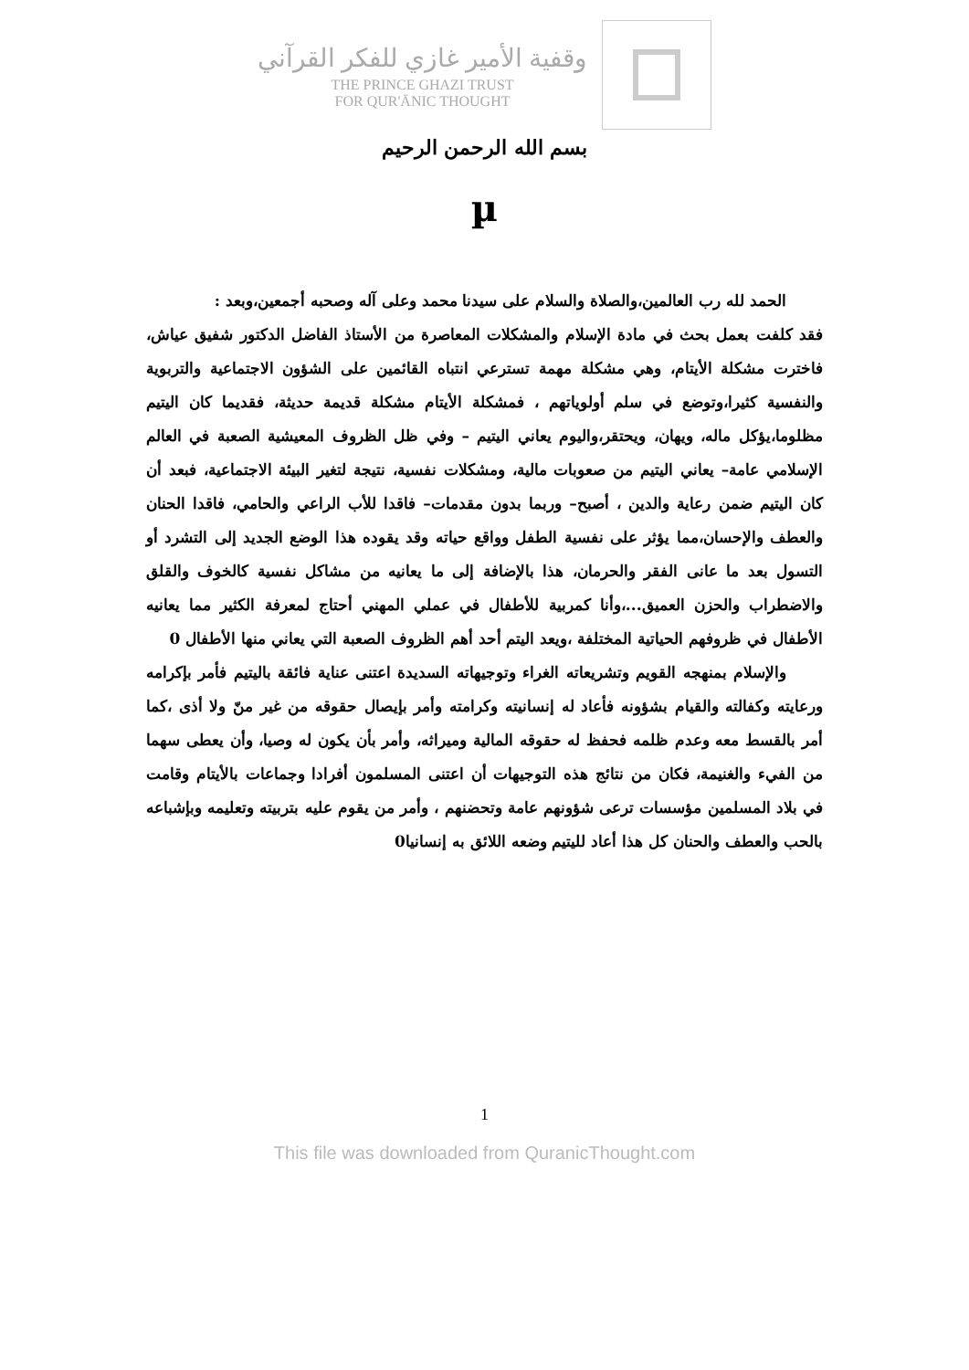وقفية الأمير غازي للفكر القرآني
THE PRINCE GHAZI TRUST
FOR QUR'ĀNIC THOUGHT
بسم الله الرحمن الرحيم
µ
الحمد لله رب العالمين،والصلاة والسلام على سيدنا محمد وعلى آله وصحبه أجمعين،وبعد :
فقد كلفت بعمل بحث في مادة الإسلام والمشكلات المعاصرة من الأستاذ الفاضل الدكتور شفيق عياش، فاخترت مشكلة الأيتام، وهي مشكلة مهمة تسترعي انتباه القائمين على الشؤون الاجتماعية والتربوية والنفسية كثيرا،وتوضع في سلم أولوياتهم ، فمشكلة الأيتام مشكلة قديمة حديثة، فقديما كان اليتيم مظلوما،يؤكل ماله، ويهان، ويحتقر،واليوم يعاني اليتيم – وفي ظل الظروف المعيشية الصعبة في العالم الإسلامي عامة– يعاني اليتيم من صعوبات مالية، ومشكلات نفسية، نتيجة لتغير البيئة الاجتماعية، فبعد أن كان اليتيم ضمن رعاية والدين ، أصبح– وربما بدون مقدمات– فاقدا للأب الراعي والحامي، فاقدا الحنان والعطف والإحسان،مما يؤثر على نفسية الطفل وواقع حياته وقد يقوده هذا الوضع الجديد إلى التشرد أو التسول بعد ما عانى الفقر والحرمان، هذا بالإضافة إلى ما يعانيه من مشاكل نفسية كالخوف والقلق والاضطراب والحزن العميق...،وأنا كمربية للأطفال في عملي المهني أحتاج لمعرفة الكثير مما يعانيه الأطفال في ظروفهم الحياتية المختلفة ،ويعد اليتم أحد أهم الظروف الصعبة التي يعاني منها الأطفال 0
والإسلام بمنهجه القويم وتشريعاته الغراء وتوجيهاته السديدة اعتنى عناية فائقة باليتيم فأمر بإكرامه ورعايته وكفالته والقيام بشؤونه فأعاد له إنسانيته وكرامته وأمر بإيصال حقوقه من غير منّ ولا أذى ،كما أمر بالقسط معه وعدم ظلمه فحفظ له حقوقه المالية وميراثه، وأمر بأن يكون له وصيا، وأن يعطى سهما من الفيء والغنيمة، فكان من نتائج هذه التوجيهات أن اعتنى المسلمون أفرادا وجماعات بالأيتام وقامت في بلاد المسلمين مؤسسات ترعى شؤونهم عامة وتحضنهم ، وأمر من يقوم عليه بتربيته وتعليمه وبإشباعه بالحب والعطف والحنان كل هذا أعاد لليتيم وضعه اللائق به إنسانيا0
1
This file was downloaded from QuranicThought.com